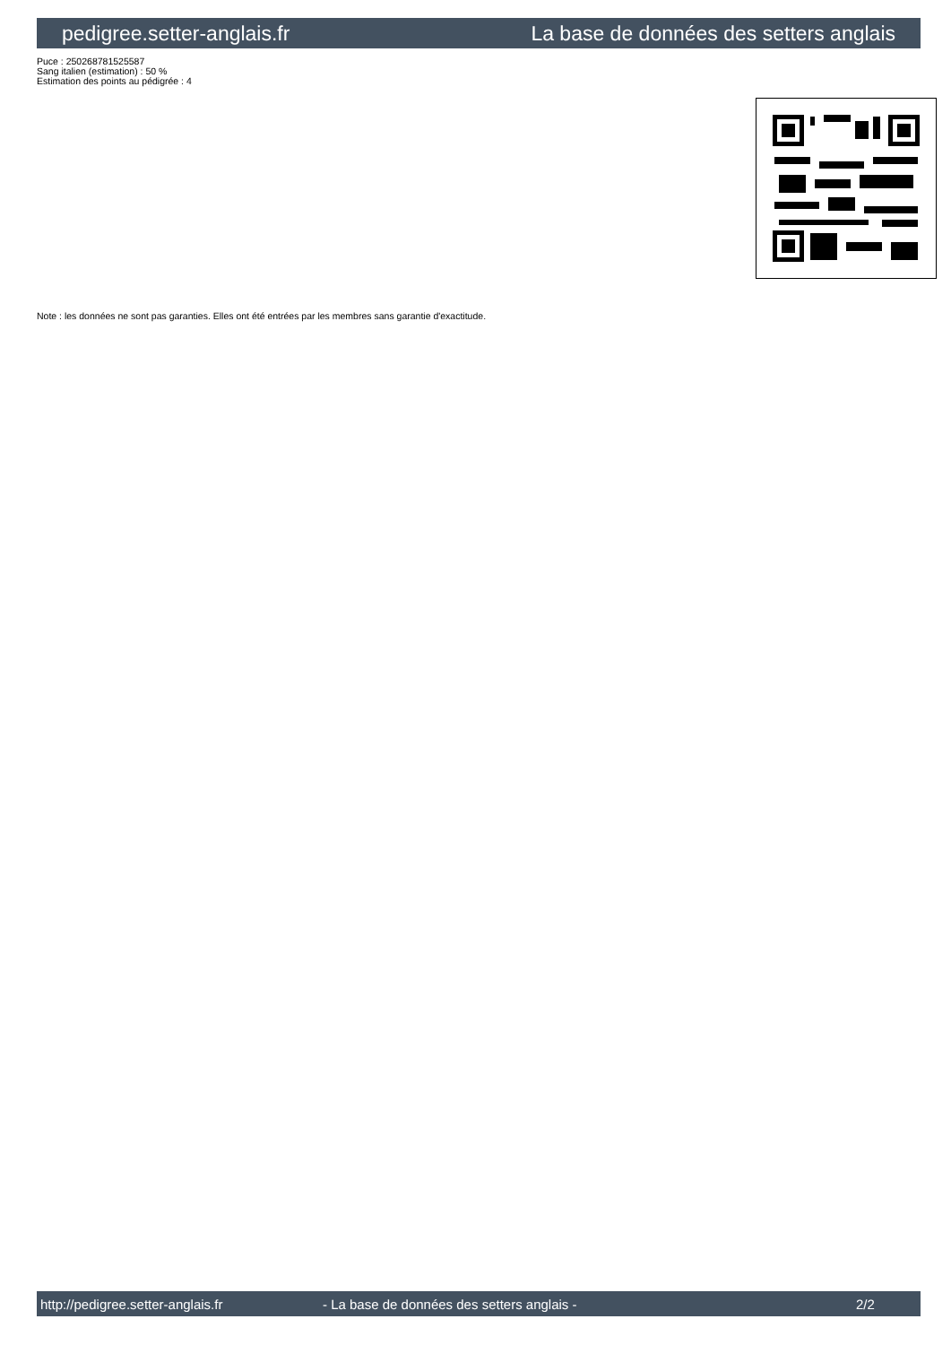pedigree.setter-anglais.fr La base de données des setters anglais
Puce : 250268781525587
Sang italien (estimation) : 50 %
Estimation des points au pédigrée : 4
Note : les données ne sont pas garanties. Elles ont été entrées par les membres sans garantie d'exactitude.
http://pedigree.setter-anglais.fr - La base de données des setters anglais - 2/2